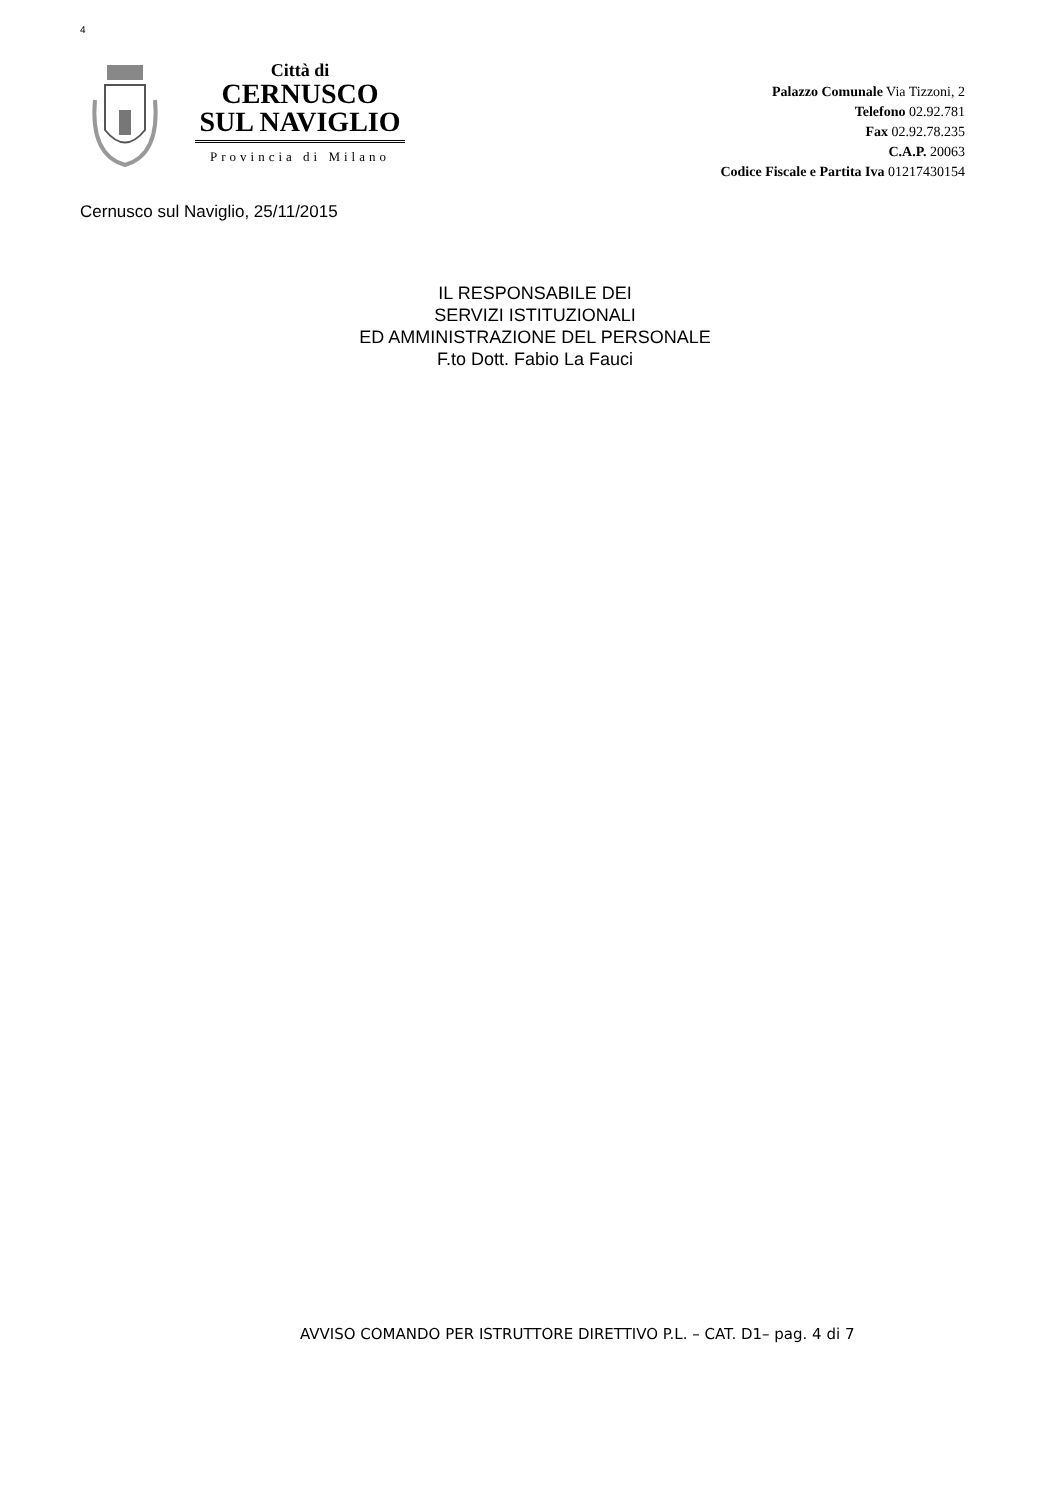4
Città di
CERNUSCO
SUL NAVIGLIO
Provincia di Milano
Palazzo Comunale Via Tizzoni, 2
Telefono 02.92.781
Fax 02.92.78.235
C.A.P. 20063
Codice Fiscale e Partita Iva 01217430154
Cernusco sul Naviglio, 25/11/2015
IL RESPONSABILE DEI
SERVIZI ISTITUZIONALI
ED AMMINISTRAZIONE DEL PERSONALE
F.to Dott. Fabio La Fauci
AVVISO COMANDO PER ISTRUTTORE DIRETTIVO P.L. – CAT. D1– pag. 4 di 7